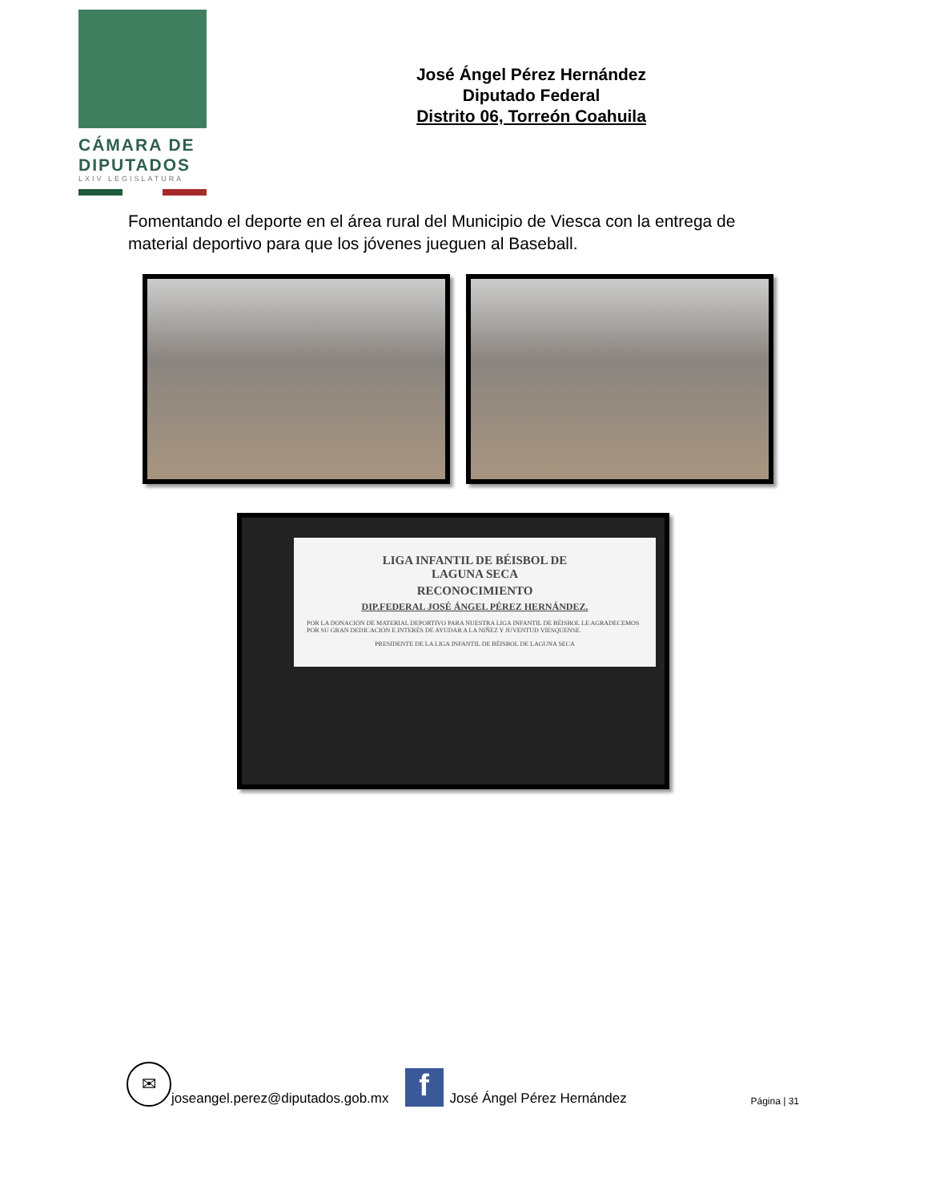CÁMARA DE
DIPUTADOS
LXIV LEGISLATURA
José Ángel Pérez Hernández
Diputado Federal
Distrito 06, Torreón Coahuila
Fomentando el deporte en el área rural del Municipio de Viesca con la entrega de material deportivo para que los jóvenes jueguen al Baseball.
LIGA INFANTIL DE BÉISBOL DE
LAGUNA SECA
RECONOCIMIENTO
DIP.FEDERAL JOSÉ ÁNGEL PÉREZ HERNÁNDEZ.
POR LA DONACIÓN DE MATERIAL DEPORTIVO PARA NUESTRA LIGA INFANTIL DE BÉISBOL LE AGRADECEMOS POR SU GRAN DEDICACIÓN E INTERÉS DE AYUDAR A LA NIÑEZ Y JUVENTUD VIESQUENSE.
PRESIDENTE DE LA LIGA INFANTIL DE BÉISBOL DE LAGUNA SECA
✉
joseangel.perez@diputados.gob.mx
f
José Ángel Pérez Hernández Página | 31